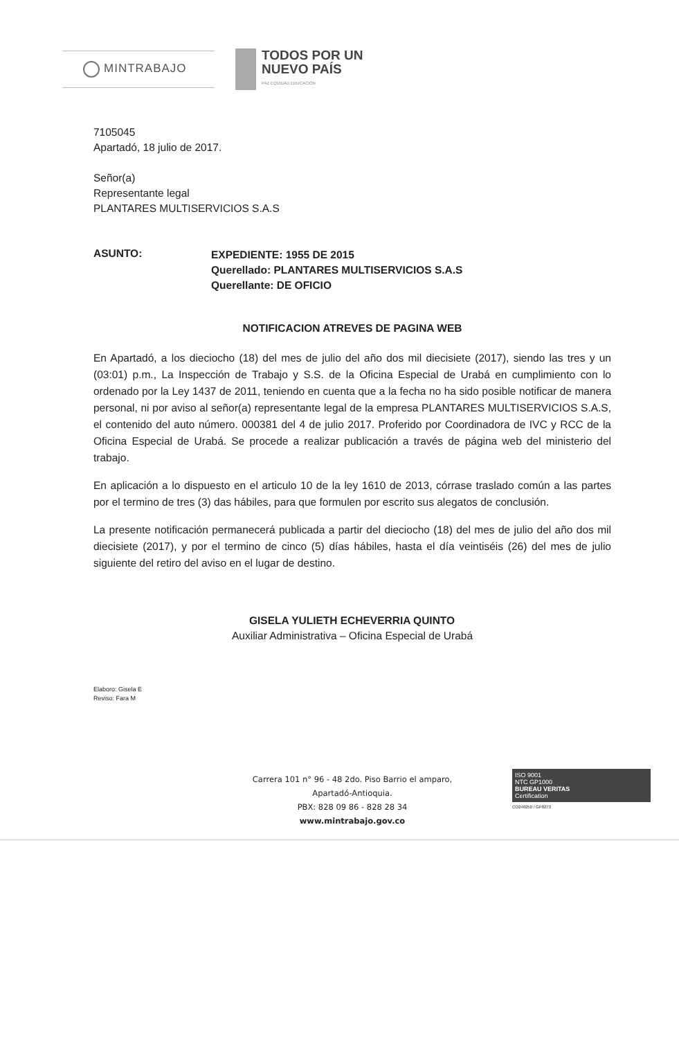MINTRABAJO
TODOS POR UN
NUEVO PAÍS
PAZ EQUIDAD EDUCACIÓN
7105045
Apartadó, 18 julio de 2017.
Señor(a)
Representante legal
PLANTARES MULTISERVICIOS S.A.S
ASUNTO:
EXPEDIENTE: 1955 DE 2015
Querellado: PLANTARES MULTISERVICIOS S.A.S
Querellante: DE OFICIO
NOTIFICACION ATREVES DE PAGINA WEB
En Apartadó, a los dieciocho (18) del mes de julio del año dos mil diecisiete (2017), siendo las tres y un (03:01) p.m., La Inspección de Trabajo y S.S. de la Oficina Especial de Urabá en cumplimiento con lo ordenado por la Ley 1437 de 2011, teniendo en cuenta que a la fecha no ha sido posible notificar de manera personal, ni por aviso al señor(a) representante legal de la empresa PLANTARES MULTISERVICIOS S.A.S, el contenido del auto número. 000381 del 4 de julio 2017. Proferido por Coordinadora de IVC y RCC de la Oficina Especial de Urabá. Se procede a realizar publicación a través de página web del ministerio del trabajo.
En aplicación a lo dispuesto en el articulo 10 de la ley 1610 de 2013, córrase traslado común a las partes por el termino de tres (3) das hábiles, para que formulen por escrito sus alegatos de conclusión.
La presente notificación permanecerá publicada a partir del dieciocho (18) del mes de julio del año dos mil diecisiete (2017), y por el termino de cinco (5) días hábiles, hasta el día veintiséis (26) del mes de julio siguiente del retiro del aviso en el lugar de destino.
GISELA YULIETH ECHEVERRIA QUINTO
Auxiliar Administrativa – Oficina Especial de Urabá
Elaboro: Gisela E
Reviso: Fara M
Carrera 101 n° 96 - 48 2do. Piso Barrio el amparo,
Apartadó-Antioquia.
PBX: 828 09 86 - 828 28 34
www.mintrabajo.gov.co
ISO 9001
NTC GP1000
BUREAU VERITAS
Certification
CO240250 / GP0273